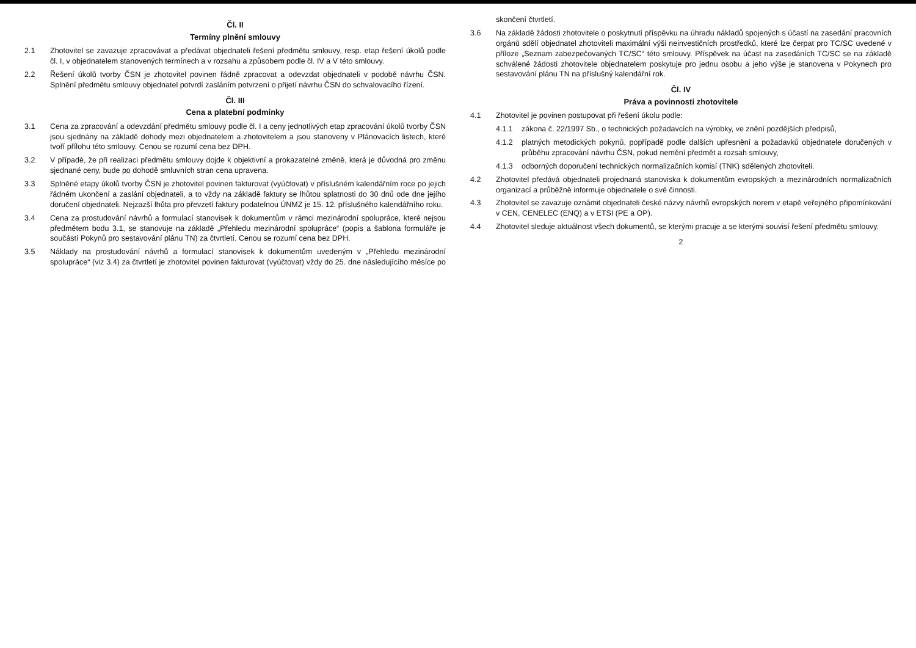Čl. II
Termíny plnění smlouvy
2.1 Zhotovitel se zavazuje zpracovávat a předávat objednateli řešení předmětu smlouvy, resp. etap řešení úkolů podle čl. I, v objednatelem stanovených termínech a v rozsahu a způsobem podle čl. IV a V této smlouvy.
2.2 Řešení úkolů tvorby ČSN je zhotovitel povinen řádně zpracovat a odevzdat objednateli v podobě návrhu ČSN. Splnění předmětu smlouvy objednatel potvrdí zasláním potvrzení o přijetí návrhu ČSN do schvalovacího řízení.
Čl. III
Cena a platební podmínky
3.1 Cena za zpracování a odevzdání předmětu smlouvy podle čl. I a ceny jednotlivých etap zpracování úkolů tvorby ČSN jsou sjednány na základě dohody mezi objednatelem a zhotovitelem a jsou stanoveny v Plánovacích listech, které tvoří přílohu této smlouvy. Cenou se rozumí cena bez DPH.
3.2 V případě, že při realizaci předmětu smlouvy dojde k objektivní a prokazatelné změně, která je důvodná pro změnu sjednané ceny, bude po dohodě smluvních stran cena upravena.
3.3 Splněné etapy úkolů tvorby ČSN je zhotovitel povinen fakturovat (vyúčtovat) v příslušném kalendářním roce po jejich řádném ukončení a zaslání objednateli, a to vždy na základě faktury se lhůtou splatnosti do 30 dnů ode dne jejího doručení objednateli. Nejzazší lhůta pro převzetí faktury podatelnou ÚNMZ je 15. 12. příslušného kalendářního roku.
3.4 Cena za prostudování návrhů a formulací stanovisek k dokumentům v rámci mezinárodní spolupráce, které nejsou předmětem bodu 3.1, se stanovuje na základě „Přehledu mezinárodní spolupráce“ (popis a šablona formuláře je součástí Pokynů pro sestavování plánu TN) za čtvrtletí. Cenou se rozumí cena bez DPH.
3.5 Náklady na prostudování návrhů a formulací stanovisek k dokumentům uvedeným v „Přehledu mezinárodní spolupráce“ (viz 3.4) za čtvrtletí je zhotovitel povinen fakturovat (vyúčtovat) vždy do 25. dne následujícího měsíce po skončení čtvrtletí.
3.6 Na základě žádosti zhotovitele o poskytnutí příspěvku na úhradu nákladů spojených s účastí na zasedání pracovních orgánů sdělí objednatel zhotoviteli maximální výši neinvestičních prostředků, které lze čerpat pro TC/SC uvedené v příloze „Seznam zabezpečovaných TC/SC“ této smlouvy. Příspěvek na účast na zasedáních TC/SC se na základě schválené žádosti zhotovitele objednatelem poskytuje pro jednu osobu a jeho výše je stanovena v Pokynech pro sestavování plánu TN na příslušný kalendářní rok.
Čl. IV
Práva a povinnosti zhotovitele
4.1 Zhotovitel je povinen postupovat při řešení úkolu podle:
4.1.1 zákona č. 22/1997 Sb., o technických požadavcích na výrobky, ve znění pozdějších předpisů,
4.1.2 platných metodických pokynů, popřípadě podle dalších upřesnění a požadavků objednatele doručených v průběhu zpracování návrhu ČSN, pokud nemění předmět a rozsah smlouvy,
4.1.3 odborných doporučení technických normalizačních komisí (TNK) sdělených zhotoviteli.
4.2 Zhotovitel předává objednateli projednaná stanoviska k dokumentům evropských a mezinárodních normalizačních organizací a průběžně informuje objednatele o své činnosti.
4.3 Zhotovitel se zavazuje oznámit objednateli české názvy návrhů evropských norem v etapě veřejného připomínkování v CEN, CENELEC (ENQ) a v ETSI (PE a OP).
4.4 Zhotovitel sleduje aktuálnost všech dokumentů, se kterými pracuje a se kterými souvisí řešení předmětu smlouvy.
2